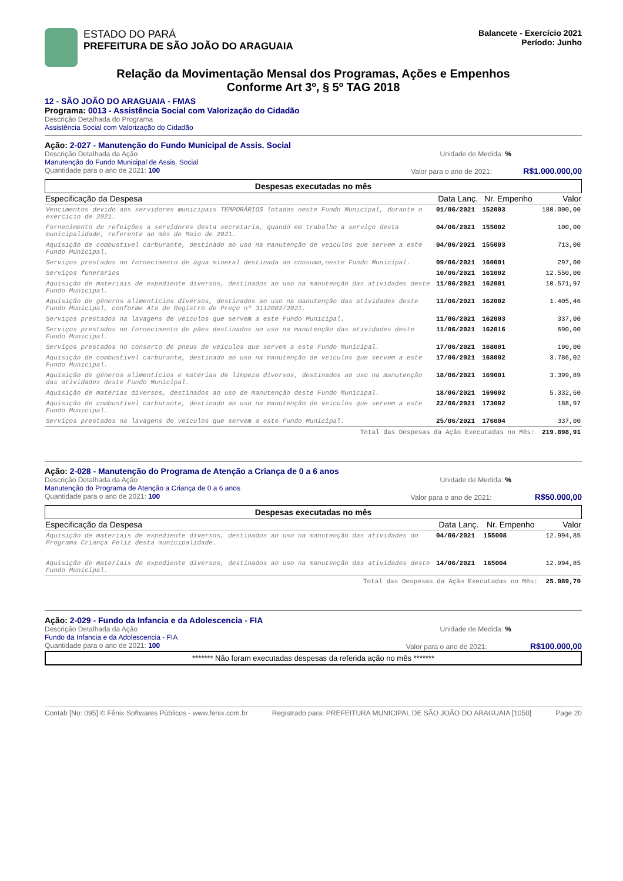ESTADO DO PARÁ
PREFEITURA DE SÃO JOÃO DO ARAGUAIA
Balancete - Exercício 2021
Período: Junho
Relação da Movimentação Mensal dos Programas, Ações e Empenhos
Conforme Art 3º, § 5º TAG 2018
12 - SÃO JOÃO DO ARAGUAIA - FMAS
Programa: 0013 - Assistência Social com Valorização do Cidadão
Descrição Detalhada do Programa
Assistência Social com Valorização do Cidadão
Ação: 2-027 - Manutenção do Fundo Municipal de Assis. Social
Descrição Detalhada da Ação Unidade de Medida: %
Manutenção do Fundo Municipal de Assis. Social
Quantidade para o ano de 2021: 100 Valor para o ano de 2021: R$1.000.000,00
Despesas executadas no mês
| Especificação da Despesa | Data Lanç. | Nr. Empenho | Valor |
| --- | --- | --- | --- |
| Vencimentos devido aos servidores municipais TEMPORÁRIOS lotados neste Fundo Municipal, durante o exercício de 2021. | 01/06/2021 | 152003 | 180.000,00 |
| Fornecimento de refeições a servidores desta secretaria, quando em trabalho a serviço desta municipalidade, referente ao mês de Maio de 2021. | 04/06/2021 | 155002 | 100,00 |
| Aquisição de combustível carburante, destinado ao uso na manutenção de veículos que servem a este Fundo Municipal. | 04/06/2021 | 155003 | 713,00 |
| Serviços prestados no fornecimento de água mineral destinada ao consumo,neste Fundo Municipal. | 09/06/2021 | 160001 | 297,00 |
| Serviços funerarios | 10/06/2021 | 161002 | 12.550,00 |
| Aquisição de materiais de expediente diversos, destinados ao uso na manutenção das atividades deste Fundo Municipal. | 11/06/2021 | 162001 | 10.571,97 |
| Aquisição de gêneros alimentícios diversos, destinados ao uso na manutenção das atividades deste Fundo Municipal, conforme Ata de Registro de Preço nº 3112002/2021. | 11/06/2021 | 162002 | 1.405,46 |
| Serviços prestados na lavagens de veículos que servem a este Fundo Municipal. | 11/06/2021 | 162003 | 337,00 |
| Serviços prestados no fornecimento de pães destinados ao uso na manutenção das atividades deste Fundo Municipal. | 11/06/2021 | 162016 | 690,00 |
| Serviços prestados no conserto de pneus de veículos que servem a este Fundo Municipal. | 17/06/2021 | 168001 | 190,00 |
| Aquisição de combustível carburante, destinado ao uso na manutenção de veículos que servem a este Fundo Municipal. | 17/06/2021 | 168002 | 3.786,02 |
| Aquisição de gêneros alimentícios e matérias de limpeza diversos, destinados ao uso na manutenção das atividades deste Fundo Municipal. | 18/06/2021 | 169001 | 3.399,89 |
| Aquisição de matérias diversos, destinados ao uso de manutenção deste Fundo Municipal. | 18/06/2021 | 169002 | 5.332,60 |
| Aquisição de combustível carburante, destinado ao uso na manutenção de veículos que servem a este Fundo Municipal. | 22/06/2021 | 173002 | 188,97 |
| Serviços prestados na lavagens de veículos que servem a este Fundo Municipal. | 25/06/2021 | 176004 | 337,00 |
| Total das Despesas da Ação Executadas no Mês: | | | 219.898,91 |
Ação: 2-028 - Manutenção do Programa de Atenção a Criança de 0 a 6 anos
Descrição Detalhada da Ação Unidade de Medida: %
Manutenção do Programa de Atenção a Criança de 0 a 6 anos
Quantidade para o ano de 2021: 100 Valor para o ano de 2021: R$50.000,00
Despesas executadas no mês
| Especificação da Despesa | Data Lanç. | Nr. Empenho | Valor |
| --- | --- | --- | --- |
| Aquisição de materiais de expediente diversos, destinados ao uso na manutenção das atividades do Programa Criança Feliz desta municipalidade. | 04/06/2021 | 155008 | 12.994,85 |
| Aquisição de materiais de expediente diversos, destinados ao uso na manutenção das atividades deste Fundo Municipal. | 14/06/2021 | 165004 | 12.994,85 |
| Total das Despesas da Ação Executadas no Mês: | | | 25.989,70 |
Ação: 2-029 - Fundo da Infancia e da Adolescencia - FIA
Descrição Detalhada da Ação Unidade de Medida: %
Fundo da Infancia e da Adolescencia - FIA
Quantidade para o ano de 2021: 100 Valor para o ano de 2021: R$100.000,00
******* Não foram executadas despesas da referida ação no mês *******
Contab [No: 095] © Fênix Softwares Públicos - www.fenix.com.br Registrado para: PREFEITURA MUNICIPAL DE SÃO JOÃO DO ARAGUAIA [1050] Page 20